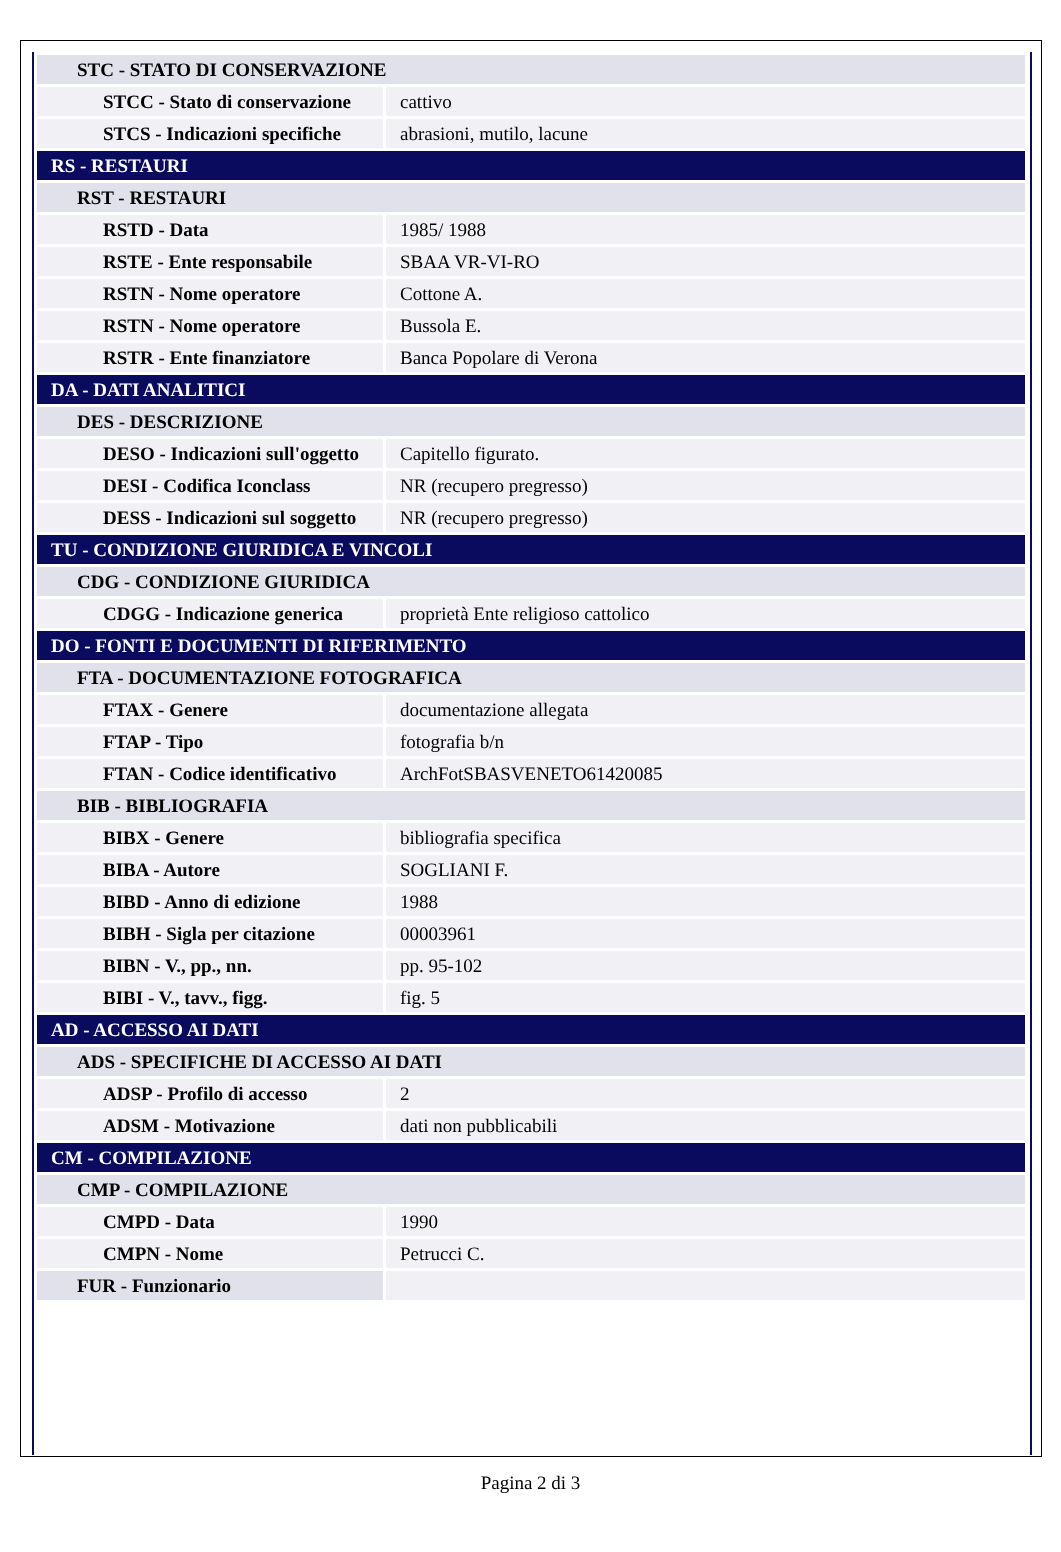| STC - STATO DI CONSERVAZIONE | |
| STCC - Stato di conservazione | cattivo |
| STCS - Indicazioni specifiche | abrasioni, mutilo, lacune |
| RS - RESTAURI | |
| RST - RESTAURI | |
| RSTD - Data | 1985/ 1988 |
| RSTE - Ente responsabile | SBAA VR-VI-RO |
| RSTN - Nome operatore | Cottone A. |
| RSTN - Nome operatore | Bussola E. |
| RSTR - Ente finanziatore | Banca Popolare di Verona |
| DA - DATI ANALITICI | |
| DES - DESCRIZIONE | |
| DESO - Indicazioni sull'oggetto | Capitello figurato. |
| DESI - Codifica Iconclass | NR (recupero pregresso) |
| DESS - Indicazioni sul soggetto | NR (recupero pregresso) |
| TU - CONDIZIONE GIURIDICA E VINCOLI | |
| CDG - CONDIZIONE GIURIDICA | |
| CDGG - Indicazione generica | proprietà Ente religioso cattolico |
| DO - FONTI E DOCUMENTI DI RIFERIMENTO | |
| FTA - DOCUMENTAZIONE FOTOGRAFICA | |
| FTAX - Genere | documentazione allegata |
| FTAP - Tipo | fotografia b/n |
| FTAN - Codice identificativo | ArchFotSBASVENETO61420085 |
| BIB - BIBLIOGRAFIA | |
| BIBX - Genere | bibliografia specifica |
| BIBA - Autore | SOGLIANI F. |
| BIBD - Anno di edizione | 1988 |
| BIBH - Sigla per citazione | 00003961 |
| BIBN - V., pp., nn. | pp. 95-102 |
| BIBI - V., tavv., figg. | fig. 5 |
| AD - ACCESSO AI DATI | |
| ADS - SPECIFICHE DI ACCESSO AI DATI | |
| ADSP - Profilo di accesso | 2 |
| ADSM - Motivazione | dati non pubblicabili |
| CM - COMPILAZIONE | |
| CMP - COMPILAZIONE | |
| CMPD - Data | 1990 |
| CMPN - Nome | Petrucci C. |
| FUR - Funzionario | |
Pagina 2 di 3